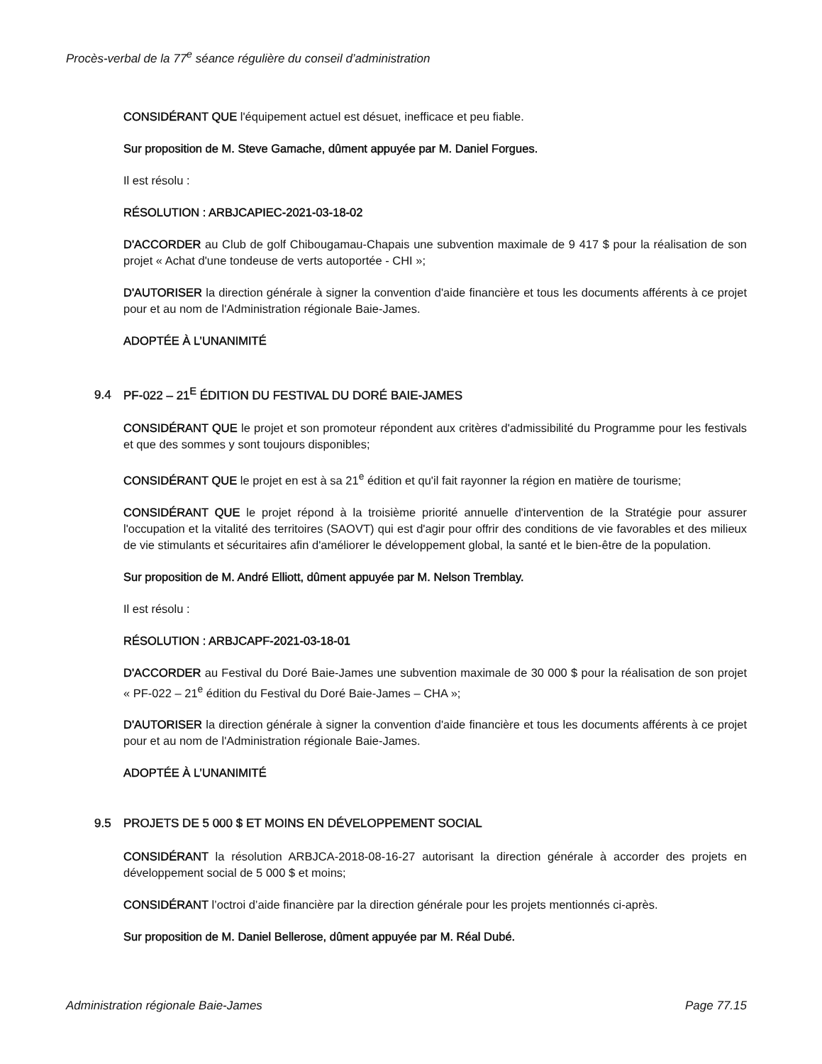Procès-verbal de la 77<sup>e</sup> séance régulière du conseil d’administration
CONSIDÉRANT QUE l'équipement actuel est désuet, inefficace et peu fiable.
Sur proposition de M. Steve Gamache, dûment appuyée par M. Daniel Forgues.
Il est résolu :
RÉSOLUTION : ARBJCAPIEC-2021-03-18-02
D'ACCORDER au Club de golf Chibougamau-Chapais une subvention maximale de 9 417 $ pour la réalisation de son projet « Achat d'une tondeuse de verts autoportée - CHI »;
D'AUTORISER la direction générale à signer la convention d'aide financière et tous les documents afférents à ce projet pour et au nom de l'Administration régionale Baie-James.
ADOPTÉE À L’UNANIMITÉ
9.4 PF-022 – 21<sup>E</sup> ÉDITION DU FESTIVAL DU DORÉ BAIE-JAMES
CONSIDÉRANT QUE le projet et son promoteur répondent aux critères d'admissibilité du Programme pour les festivals et que des sommes y sont toujours disponibles;
CONSIDÉRANT QUE le projet en est à sa 21<sup>e</sup> édition et qu'il fait rayonner la région en matière de tourisme;
CONSIDÉRANT QUE le projet répond à la troisième priorité annuelle d'intervention de la Stratégie pour assurer l'occupation et la vitalité des territoires (SAOVT) qui est d'agir pour offrir des conditions de vie favorables et des milieux de vie stimulants et sécuritaires afin d'améliorer le développement global, la santé et le bien-être de la population.
Sur proposition de M. André Elliott, dûment appuyée par M. Nelson Tremblay.
Il est résolu :
RÉSOLUTION : ARBJCAPF-2021-03-18-01
D'ACCORDER au Festival du Doré Baie-James une subvention maximale de 30 000 $ pour la réalisation de son projet « PF-022 – 21<sup>e</sup> édition du Festival du Doré Baie-James – CHA »;
D'AUTORISER la direction générale à signer la convention d'aide financière et tous les documents afférents à ce projet pour et au nom de l'Administration régionale Baie-James.
ADOPTÉE À L’UNANIMITÉ
9.5 PROJETS DE 5 000 $ ET MOINS EN DÉVELOPPEMENT SOCIAL
CONSIDÉRANT la résolution ARBJCA-2018-08-16-27 autorisant la direction générale à accorder des projets en développement social de 5 000 $ et moins;
CONSIDÉRANT l’octroi d’aide financière par la direction générale pour les projets mentionnés ci-après.
Sur proposition de M. Daniel Bellerose, dûment appuyée par M. Réal Dubé.
Administration régionale Baie-James Page 77.15